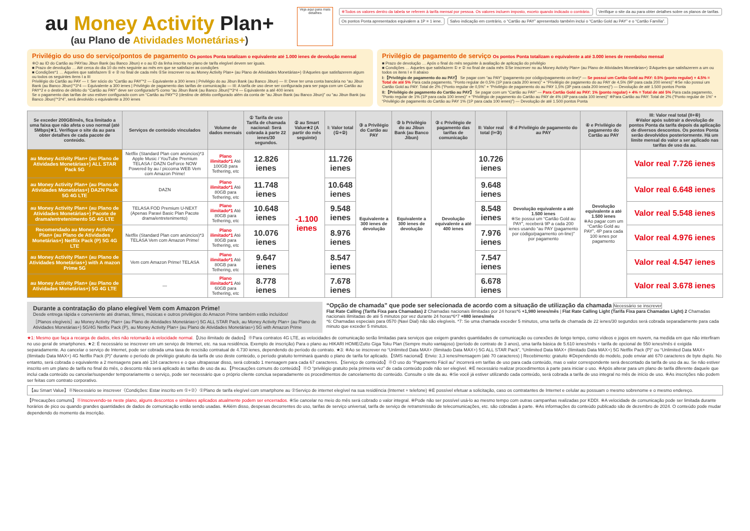au Money Activity Plan+
(au Plano de Atividades Monetárias+)
Veja aqui para mais detalhes
※Todos os valores dentro da tabela se referem à tarifa mensal por pessoa. Os valores incluem imposto, exceto quando indicado o contrário. Verifique o site da au para obter detalhes sobre os planos de tarifas. Os pontos Ponta apresentados equivalem a 1P = 1 iene. Salvo indicação em contrário, o “Cartão au PAY” apresentado também inclui o “Cartão Gold au PAY” e o “Cartão Família”.
Privilégio do uso do serviço/pontos de pagamento Os pontos Ponta totalizam o equivalente até 1.000 ienes de devolução mensal
※O au ID do Cartão au PAY/au Jibun Bank (au Banco Jibun) e o au ID da linha inscrita no plano de tarifa elegível devem ser iguais.
■ Prazo de devolução … Até cerca do dia 10 do mês seguinte ao mês em que se satisfazer as condições
■ Condições*1 … Aqueles que satisfazem ① e ② no final de cada mês ①Se inscrever no au Money Activity Plan+ (au Plano de Atividades Monetárias+) ②Aqueles que satisfazerem algum ou todos os seguintes itens I a III
Privilégio do Cartão au PAY — I: Ser sócio do “Cartão au PAY”*2 — Equivalente a 300 ienes | Privilégio do au Jibun Bank (au Banco Jibun) — II: Deve ter uma conta bancária no “au Jibun Bank (au Banco Jibun)”*3*4 — Equivalente a 300 ienes | Privilégio de pagamento das tarifas de comunicação — III: A tarifa de uso deve ser configurada para ser paga com um Cartão au PAY*2 e o destino de débito do “Cartão au PAY” deve ser configurado*5 como “au Jibun Bank (au Banco Jibun)”*3*4 — Equivalente a até 400 ienes
Se o pagamento das tarifas de uso estiver configurado com um “Cartão au PAY”*2 (destino de débito configurado além da conta de “au Jibun Bank (au Banco Jibun)” ou “au Jibun Bank (au Banco Jibun)”*3*4”, será devolvido o equivalente a 200 ienes
Privilégio de pagamento de serviço Os pontos Ponta totalizam o equivalente a até 3.000 ienes de reembolso mensal
■ Prazo de devolução … Após o final do mês seguinte à avaliação de aplicação do privilégio
■ Condições … Aqueles que satisfazem ① e ② no final de cada mês ①Se inscrever no au Money Activity Plan+ (au Plano de Atividades Monetárias+) ②Aqueles que satisfazerem a um ou todos os itens I e II abaixo
I:【Privilégio de pagamento do au PAY】 Se pagar com “au PAY” (pagamento por código/pagamento on-line)* — Se possui um Cartão Gold au PAY: 0.5% (ponto regular) + 4.5% = Total de até 5% Para cada pagamento, “Ponto regular de 0,5% (1P para cada 200 ienes)” + “Privilégio de pagamento do au PAY de 4,5% (9P para cada 200 ienes)” ※Se não possui um Cartão Gold au PAY: Total de 2% (“Ponto regular de 0,5%” + “Privilégio de pagamento do au PAY 1,5% (3P para cada 200 ienes)”) — Devolução de até 1.500 pontos Ponta
II:【Privilégio de pagamento do Cartão au PAY】 Se pagar com um “Cartão au PAY” — Para Cartão Gold au PAY: 1% (ponto regular) + 4% = Total de até 5% Para cada pagamento, “Ponto regular de 1% (1P para cada 100 ienes)” + “Privilégio de pagamento do Cartão au PAY de 4% (4P para cada 100 ienes)” ※Para Cartão au PAY: Total de 2% (“Ponto regular de 1%” + “Privilégio de pagamento do Cartão au PAY 1% (1P para cada 100 ienes)”) — Devolução de até 1.500 pontos Ponta
| Se exceder 200GB/mês, fica limitado a uma faixa que não afeta o uso normal (até 5Mbps)★1. Verifique o site da au para obter detalhes de cada pacote de conteúdo. | Serviços de conteúdo vinculados | Volume de dados mensais | ① Tarifa de uso Tarifa de chamada nacional: Será cobrada à parte 22 ienes/30 segundos. | ② au Smart Value★2 (A partir do mês seguinte) | I: Valor total (①+②) | ③ a Privilégio do Cartão au PAY | ③ b Privilégio do au Jibun Bank (au Banco Jibun) | ③ c Privilégio de pagamento das tarifas de comunicação | II: Valor real total (I+③) | ④ d Privilégio de pagamento do au PAY | ④ e Privilégio de pagamento do Cartão au PAY | III: Valor real total (II+④) ※Valor após subtrair a devolução de pontos Ponta da tarifa depois da aplicação de diversos descontos. Os pontos Ponta serão devolvidos posteriormente. Há um limite mensal do valor a ser aplicado nas tarifas de uso da au. |
| --- | --- | --- | --- | --- | --- | --- | --- | --- | --- | --- | --- | --- |
| au Money Activity Plan+ (au Plano de Atividades Monetárias+) ALL STAR Pack 5G | Netflix (Standard Plan com anúncios)*3 Apple Music / YouTube Premium TELASA / DAZN GeForce NOW Powered by au / piccoma WEB Vem com Amazon Prime! | Plano ilimitado*1 Até 100GB para Tethering, etc | 12.826 ienes | -1.100 ienes | 11.726 ienes | Equivalente a 300 ienes de devolução | Equivalente a 300 ienes de devolução | Devolução equivalente a até 400 ienes | 10.726 ienes | Devolução equivalente a até 1.500 ienes ※Se possui um “Cartão Gold au PAY”, receberá 9P a cada 200 ienes usando “au PAY (pagamento por código/pagamento on-line)” por pagamento | Devolução equivalente a até 1.500 ienes ※Ao pagar com um “Cartão Gold au PAY”, 4P para cada 100 ienes por pagamento | Valor real 7.726 ienes |
| au Money Activity Plan+ (au Plano de Atividades Monetárias+) DAZN Pack 5G 4G LTE | DAZN | Plano ilimitado*1 Até 80GB para Tethering, etc | 11.748 ienes | | 10.648 ienes | | | | 9.648 ienes | | | Valor real 6.648 ienes |
| au Money Activity Plan+ (au Plano de Atividades Monetárias+) Pacote de drama/entretenimento 5G 4G LTE | TELASA FOD Premium U-NEXT (Apenas Paravi Basic Plan Pacote drama/entretenimento) | Plano ilimitado*1 Até 80GB para Tethering, etc | 10.648 ienes | | 9.548 ienes | | | | 8.548 ienes | | | Valor real 5.548 ienes |
| Recomendado au Money Activity Plan+ (au Plano de Atividades Monetárias+) Netflix Pack (P) 5G 4G LTE | Netflix (Standard Plan com anúncios)*3 TELASA Vem com Amazon Prime! | Plano ilimitado*1 Até 80GB para Tethering, etc | 10.076 ienes | | 8.976 ienes | | | | 7.976 ienes | | | Valor real 4.976 ienes |
| au Money Activity Plan+ (au Plano de Atividades Monetárias+) with A mazon Prime 5G | Vem com Amazon Prime! TELASA | Plano ilimitado*1 Até 80GB para Tethering, etc | 9.647 ienes | | 8.547 ienes | | | | 7.547 ienes | | | Valor real 4.547 ienes |
| au Money Activity Plan+ (au Plano de Atividades Monetárias+) 5G 4G LTE | — | Plano ilimitado*1 Até 60GB para Tethering, etc | 8.778 ienes | | 7.678 ienes | | | | 6.678 ienes | | | Valor real 3.678 ienes |
Durante a contratação do plano elegível Vem com Amazon Prime!
Desde entrega rápida e conveniente até dramas, filmes, músicas e outros privilégios do Amazon Prime também estão incluídos!
［Planos elegíveis］au Money Activity Plan+ (au Plano de Atividades Monetárias+) 5G ALL STAR Pack, au Money Activity Plan+ (au Plano de Atividades Monetárias+) 5G/4G Netflix Pack (P), au Money Activity Plan+ (au Plano de Atividades Monetárias+) 5G with Amazon Prime
“Opção de chamada” que pode ser selecionada de acordo com a situação de utilização da chamada Necessário se inscrever
Flat Rate Calling (Tarifa Fixa para Chamadas) 2 Chamadas nacionais ilimitadas por 24 horas*6 +1,980 ienes/mês | Flat Rate Calling Light (Tarifa Fixa para Chamadas Light) 2 Chamadas nacionais ilimitadas de até 5 minutos por vez durante 24 horas*6*7 +880 ienes/mês
*6: Chamadas especiais para 0570 (Navi Dial) não são elegíveis. *7: Se uma chamada exceder 5 minutos, uma tarifa de chamada de 22 ienes/30 segundos será cobrada separadamente para cada minuto que exceder 5 minutos.
★1: Mesmo que faça a recarga de dados, eles não retornarão à velocidade normal.【Uso ilimitado de dados】※Para contratos 4G LTE, as velocidades de comunicação serão limitadas para serviços que exigem grandes quantidades de comunicação ou conexões de longo tempo, como vídeos e jogos em nuvem, na medida em que não interfiram no uso geral de smartphones. ★2: É necessário se inscrever em um serviço de Internet, etc. na sua residência. Exemplo de inscrição) Para o plano au HIKARI HOME/Zutto Giga Toku Plan (Sempre muito vantajoso) (período de contrato de 3 anos), uma tarifa básica de 5.610 ienes/mês + tarifa de opcional de 550 ienes/mês é exigida separadamente. Ao cancelar o serviço de Internet, pode ser cobrada uma taxa de rescisão contratual de 4.730 ienes, dependendo do período do contrato. ★3: ※Ao se inscrever no “Unlimited Data MAX+ (Ilimitado Data MAX+) 5G ALL STAR Pack”, “Unlimited Data MAX+ (Ilimitado Data MAX+) 5G Netflix Pack (P)” ou “Unlimited Data MAX+ (Ilimitado Data MAX+) 4G Netflix Pack (P)” durante o período de privilégio gratuito da tarifa de uso deste conteúdo, o período gratuito terminará quando o plano de tarifa for aplicado.【SMS nacional】Envio: 3,3 ienes/mensagem (até 70 caracteres) | Recebimento: gratuito ※Dependendo do modelo, pode enviar até 670 caracteres de byte duplo. No entanto, será cobrada o equivalente a 2 mensagens para até 134 caracteres e o que ultrapassar disso, será cobrado 1 mensagem para cada 67 caracteres.【Serviço de conteúdo】※O uso do “Pagamento Fácil au” incorrerá em tarifas de uso para cada conteúdo, mas o valor correspondente será descontado da tarifa de uso da au. Se não estiver inscrito em um plano de tarifa no final do mês, o desconto não será aplicado às tarifas de uso da au.【Precauções comuns do conteúdo】※O “privilégio gratuito pela primeira vez” de cada conteúdo pode não ser elegível. ※É necessário realizar procedimentos à parte para iniciar o uso. ※Após alterar para um plano de tarifa diferente daquele que inclui cada conteúdo ou cancelar/suspender temporariamente o serviço, pode ser necessário que o próprio cliente conclua separadamente os procedimentos de cancelamento do conteúdo. Consulte o site da au. ※Se você já estiver utilizando cada conteúdo, será cobrada a tarifa de uso integral no mês de início de uso. ※As inscrições não podem ser feitas com contrato corporativo.
【au Smart Value】※Necessário se inscrever〈Condições: Estar inscrito em ①+②〉①Plano de tarifa elegível com smartphone au ②Serviço de internet elegível na sua residência (Internet + telefone) ※É possível efetuar a solicitação, caso os contratantes de Internet e celular au possuam o mesmo sobrenome e o mesmo endereço.
【Precauções comuns】※Inscrevendo-se neste plano, alguns descontos e similares aplicados atualmente podem ser encerrados. ※Se cancelar no meio do mês será cobrado o valor integral. ※Pode não ser possível usá-lo ao mesmo tempo com outras campanhas realizadas por KDDI. ※A velocidade de comunicação pode ser limitada durante horários de pico ou quando grandes quantidades de dados de comunicação estão sendo usadas. ※Além disso, despesas decorrentes do uso, tarifas de serviço universal, tarifa de serviço de retransmissão de telecomunicações, etc. são cobradas à parte. ※As informações do conteúdo publicado são de dezembro de 2024. O conteúdo pode mudar dependendo do momento da inscrição.